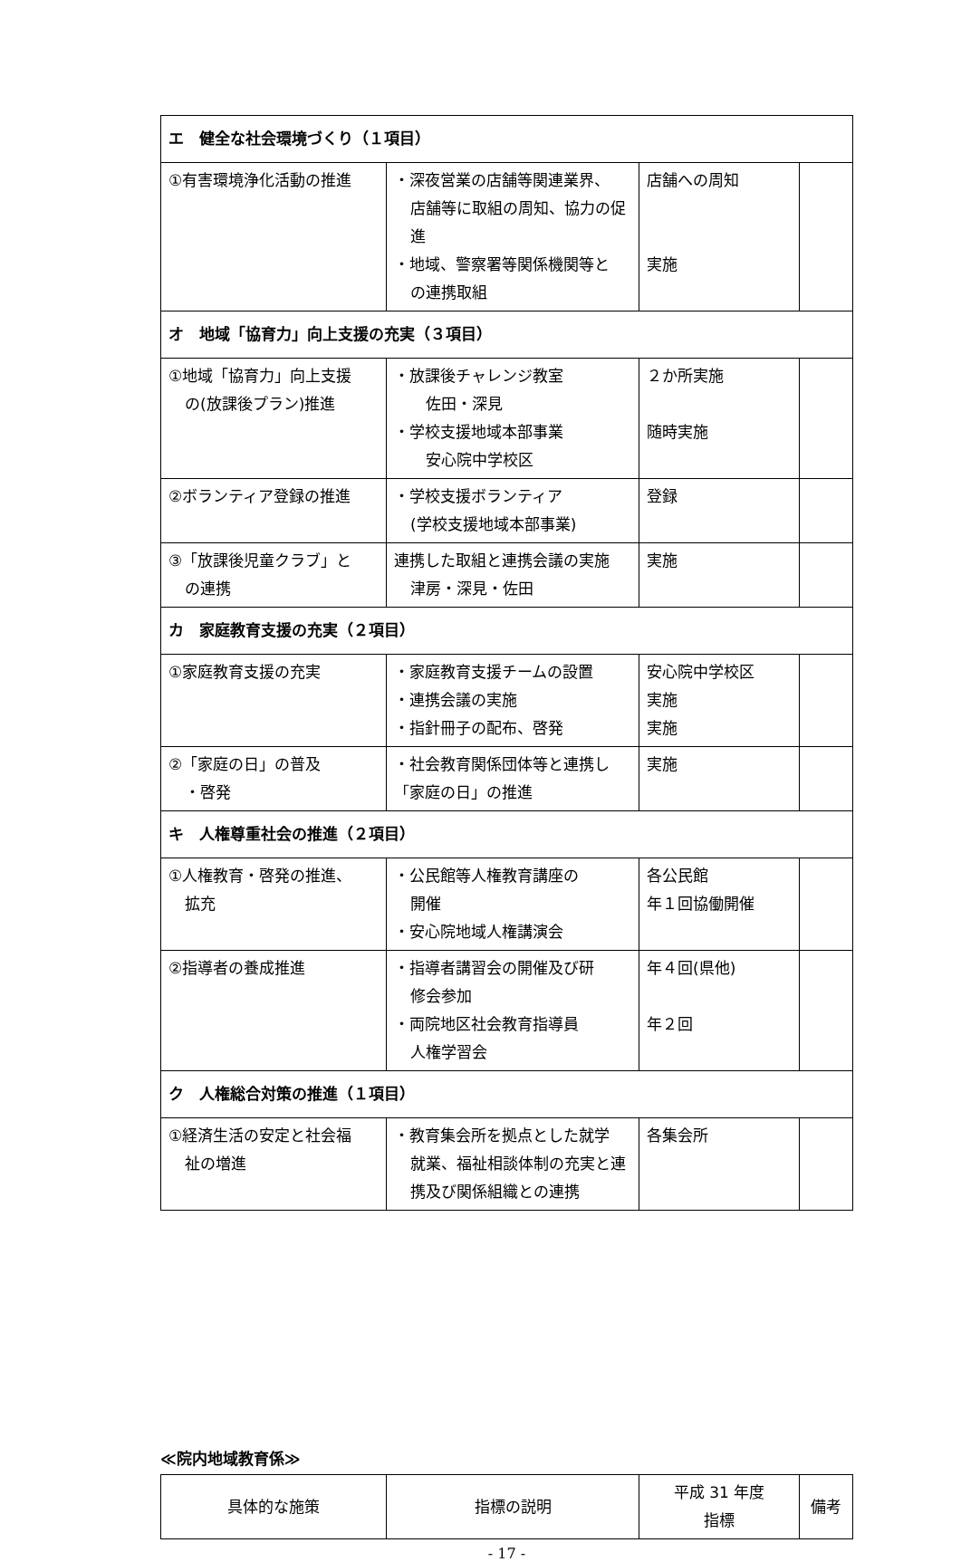| エ 健全な社会環境づくり（１項目） | | | |
| ①有害環境浄化活動の推進 | ・深夜営業の店舗等関連業界、 店舗等に取組の周知、協力の促進 ・地域、警察署等関係機関等と の連携取組 | 店舗への周知 実施 | |
| オ 地域「協育力」向上支援の充実（３項目） | | | |
| ①地域「協育力」向上支援 の(放課後プラン)推進 | ・放課後チャレンジ教室 佐田・深見 ・学校支援地域本部事業 安心院中学校区 | ２か所実施 随時実施 | |
| ②ボランティア登録の推進 | ・学校支援ボランティア (学校支援地域本部事業) | 登録 | |
| ③「放課後児童クラブ」と の連携 | 連携した取組と連携会議の実施 津房・深見・佐田 | 実施 | |
| カ 家庭教育支援の充実（２項目） | | | |
| ①家庭教育支援の充実 | ・家庭教育支援チームの設置 ・連携会議の実施 ・指針冊子の配布、啓発 | 安心院中学校区 実施 実施 | |
| ②「家庭の日」の普及 ・啓発 | ・社会教育関係団体等と連携し 「家庭の日」の推進 | 実施 | |
| キ 人権尊重社会の推進（２項目） | | | |
| ①人権教育・啓発の推進、 拡充 | ・公民館等人権教育講座の 開催 ・安心院地域人権講演会 | 各公民館 年１回協働開催 | |
| ②指導者の養成推進 | ・指導者講習会の開催及び研 修会参加 ・両院地区社会教育指導員 人権学習会 | 年４回(県他) 年２回 | |
| ク 人権総合対策の推進（１項目） | | | |
| ①経済生活の安定と社会福 祉の増進 | ・教育集会所を拠点とした就学 就業、福祉相談体制の充実と連携及び関係組織との連携 | 各集会所 | |
≪院内地域教育係≫
| 具体的な施策 | 指標の説明 | 平成 31 年度 指標 | 備考 |
| --- | --- | --- | --- |
- 17 -